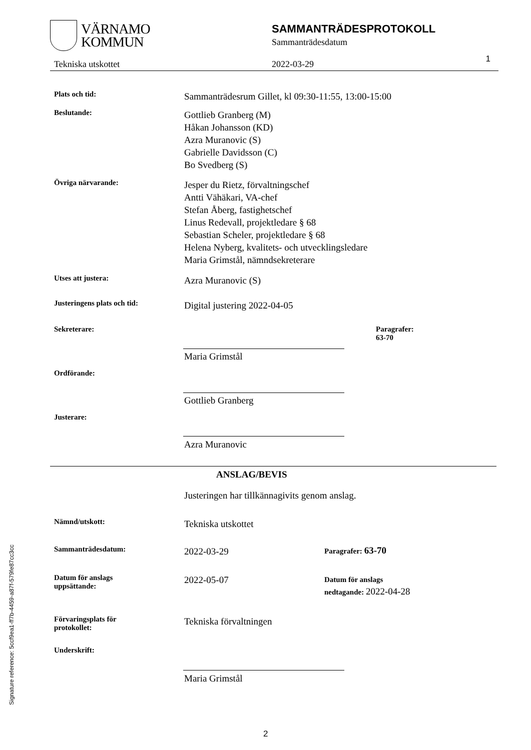VÄRNAMO
KOMMUN
SAMMANTRÄDESPROTOKOLL
Sammanträdesdatum
1 Tekniska utskottet 2022-03-29
Plats och tid:
Sammanträdesrum Gillet, kl 09:30-11:55, 13:00-15:00
Beslutande:
Gottlieb Granberg (M)
Håkan Johansson (KD)
Azra Muranovic (S)
Gabrielle Davidsson (C)
Bo Svedberg (S)
Övriga närvarande:
Jesper du Rietz, förvaltningschef
Antti Vähäkari, VA-chef
Stefan Åberg, fastighetschef
Linus Redevall, projektledare § 68
Sebastian Scheler, projektledare § 68
Helena Nyberg, kvalitets- och utvecklingsledare
Maria Grimstål, nämndsekreterare
Utses att justera:
Azra Muranovic (S)
Justeringens plats och tid:
Digital justering 2022-04-05
Sekreterare: Paragrafer:
63-70
Maria Grimstål
Ordförande:
Gottlieb Granberg
Justerare:
Azra Muranovic
ANSLAG/BEVIS
Justeringen har tillkännagivits genom anslag.
Nämnd/utskott:
Tekniska utskottet
Sammanträdesdatum:
2022-03-29
Paragrafer: 63-70
Datum för anslags
uppsättande:
2022-05-07
Datum för anslags
nedtagande: 2022-04-28
Förvaringsplats för
protokollet:
Tekniska förvaltningen
Underskrift:
Maria Grimstål
2
Signature reference: 5ccf9ea1-ff7b-4459-a87f-579fe87cc3cc